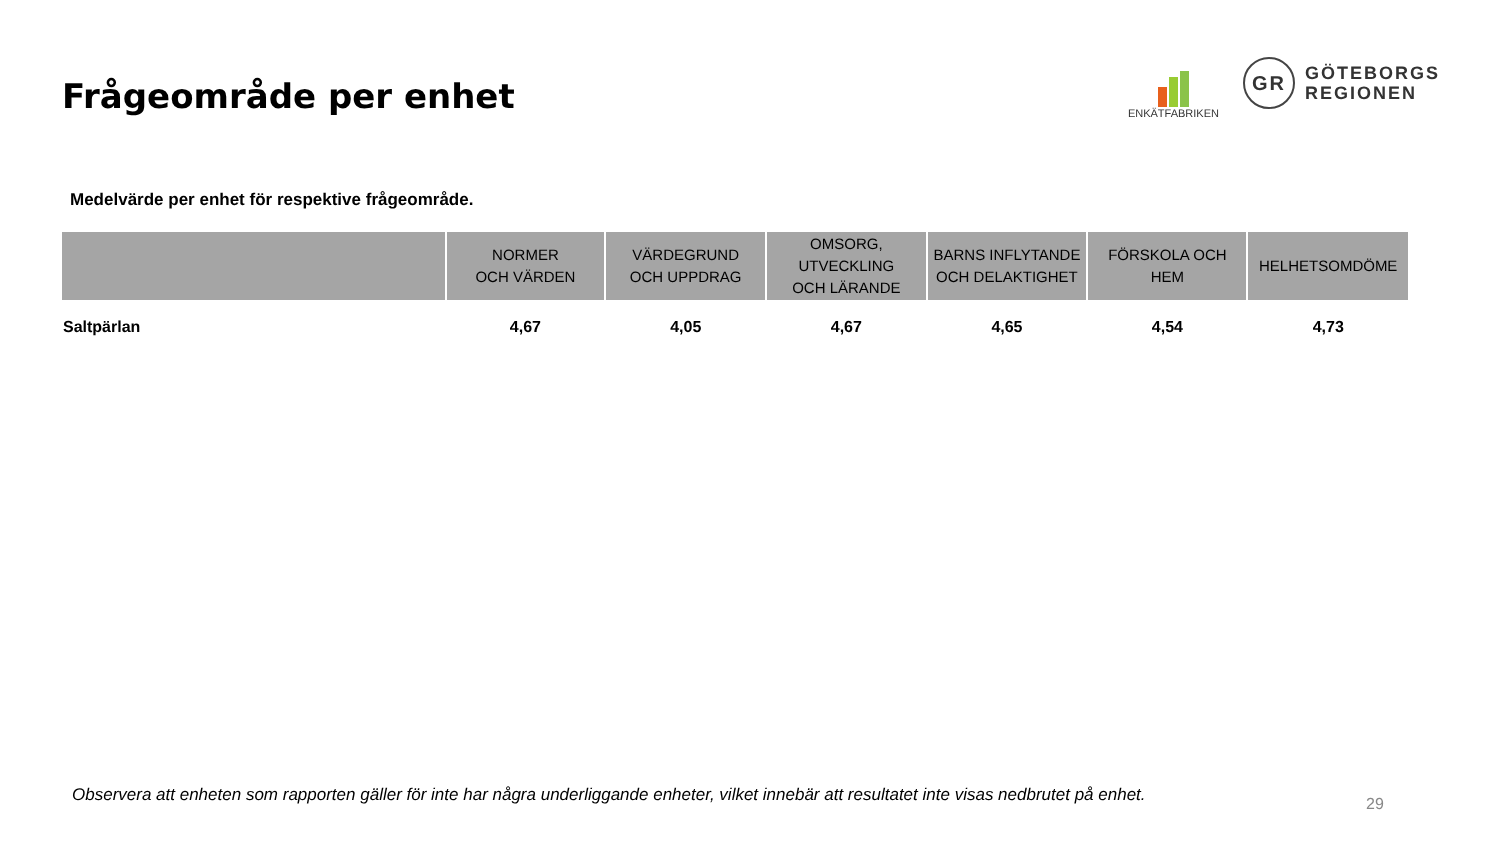Frågeområde per enhet
ENKÄTFABRIKEN
GR
GÖTEBORGS
REGIONEN
Medelvärde per enhet för respektive frågeområde.
| | NORMER OCH VÄRDEN | VÄRDEGRUND OCH UPPDRAG | OMSORG, UTVECKLING OCH LÄRANDE | BARNS INFLYTANDE OCH DELAKTIGHET | FÖRSKOLA OCH HEM | HELHETSOMDÖME |
| --- | --- | --- | --- | --- | --- | --- |
| Saltpärlan | 4,67 | 4,05 | 4,67 | 4,65 | 4,54 | 4,73 |
Observera att enheten som rapporten gäller för inte har några underliggande enheter, vilket innebär att resultatet inte visas nedbrutet på enhet.
29